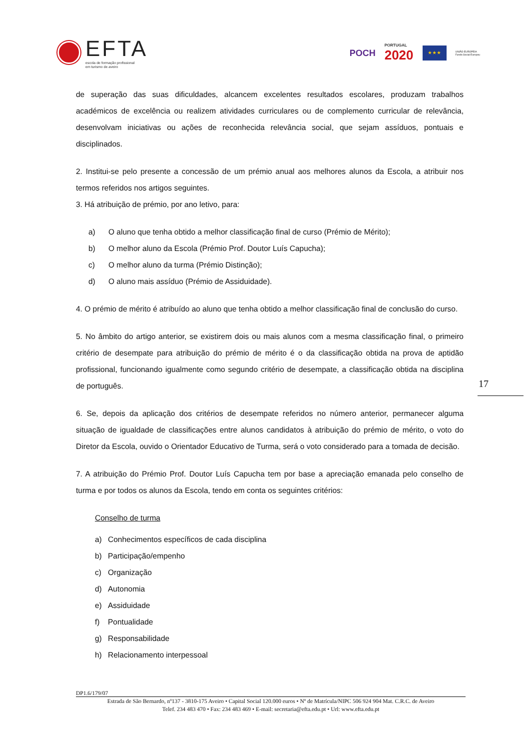EFTA
escola de formação profissional
em turismo de aveiro
POCH PORTUGAL
2020 ★ ★ ★ UNIÃO EUROPEIA
Fundo Social Europeu
de superação das suas dificuldades, alcancem excelentes resultados escolares, produzam trabalhos académicos de excelência ou realizem atividades curriculares ou de complemento curricular de relevância, desenvolvam iniciativas ou ações de reconhecida relevância social, que sejam assíduos, pontuais e disciplinados.
2. Institui-se pelo presente a concessão de um prémio anual aos melhores alunos da Escola, a atribuir nos termos referidos nos artigos seguintes.
3. Há atribuição de prémio, por ano letivo, para:
a) O aluno que tenha obtido a melhor classificação final de curso (Prémio de Mérito);
b) O melhor aluno da Escola (Prémio Prof. Doutor Luís Capucha);
c) O melhor aluno da turma (Prémio Distinção);
d) O aluno mais assíduo (Prémio de Assiduidade).
4. O prémio de mérito é atribuído ao aluno que tenha obtido a melhor classificação final de conclusão do curso.
5. No âmbito do artigo anterior, se existirem dois ou mais alunos com a mesma classificação final, o primeiro critério de desempate para atribuição do prémio de mérito é o da classificação obtida na prova de aptidão profissional, funcionando igualmente como segundo critério de desempate, a classificação obtida na disciplina de português.
6. Se, depois da aplicação dos critérios de desempate referidos no número anterior, permanecer alguma situação de igualdade de classificações entre alunos candidatos à atribuição do prémio de mérito, o voto do Diretor da Escola, ouvido o Orientador Educativo de Turma, será o voto considerado para a tomada de decisão.
7. A atribuição do Prémio Prof. Doutor Luís Capucha tem por base a apreciação emanada pelo conselho de turma e por todos os alunos da Escola, tendo em conta os seguintes critérios:
Conselho de turma
a) Conhecimentos específicos de cada disciplina
b) Participação/empenho
c) Organização
d) Autonomia
e) Assiduidade
f) Pontualidade
g) Responsabilidade
h) Relacionamento interpessoal
17
DP1.6/179/07
Estrada de São Bernardo, nº137 - 3810-175 Aveiro • Capital Social 120.000 euros • Nº de Matrícula/NIPC 506 924 904 Mat. C.R.C. de Aveiro
Telef. 234 483 470 • Fax: 234 483 469 • E-mail: secretaria@efta.edu.pt • Url: www.efta.edu.pt